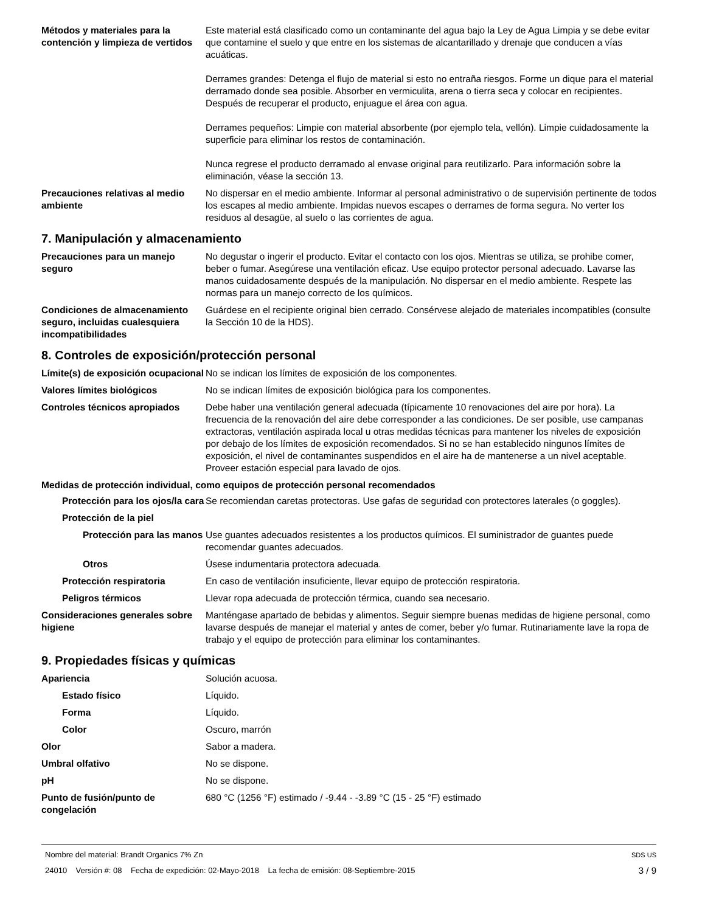Métodos y materiales para la contención y limpieza de vertidos
Este material está clasificado como un contaminante del agua bajo la Ley de Agua Limpia y se debe evitar que contamine el suelo y que entre en los sistemas de alcantarillado y drenaje que conducen a vías acuáticas.
Derrames grandes: Detenga el flujo de material si esto no entraña riesgos. Forme un dique para el material derramado donde sea posible. Absorber en vermiculita, arena o tierra seca y colocar en recipientes. Después de recuperar el producto, enjuague el área con agua.
Derrames pequeños: Limpie con material absorbente (por ejemplo tela, vellón). Limpie cuidadosamente la superficie para eliminar los restos de contaminación.
Nunca regrese el producto derramado al envase original para reutilizarlo. Para información sobre la eliminación, véase la sección 13.
Precauciones relativas al medio ambiente
No dispersar en el medio ambiente. Informar al personal administrativo o de supervisión pertinente de todos los escapes al medio ambiente. Impidas nuevos escapes o derrames de forma segura. No verter los residuos al desagüe, al suelo o las corrientes de agua.
7. Manipulación y almacenamiento
Precauciones para un manejo seguro
No degustar o ingerir el producto. Evitar el contacto con los ojos. Mientras se utiliza, se prohibe comer, beber o fumar. Asegúrese una ventilación eficaz. Use equipo protector personal adecuado. Lavarse las manos cuidadosamente después de la manipulación. No dispersar en el medio ambiente. Respete las normas para un manejo correcto de los químicos.
Condiciones de almacenamiento seguro, incluidas cualesquiera incompatibilidades
Guárdese en el recipiente original bien cerrado. Consérvese alejado de materiales incompatibles (consulte la Sección 10 de la HDS).
8. Controles de exposición/protección personal
Límite(s) de exposición ocupacional
No se indican los límites de exposición de los componentes.
Valores límites biológicos No se indican límites de exposición biológica para los componentes.
Controles técnicos apropiados Debe haber una ventilación general adecuada (típicamente 10 renovaciones del aire por hora). La frecuencia de la renovación del aire debe corresponder a las condiciones. De ser posible, use campanas extractoras, ventilación aspirada local u otras medidas técnicas para mantener los niveles de exposición por debajo de los límites de exposición recomendados. Si no se han establecido ningunos límites de exposición, el nivel de contaminantes suspendidos en el aire ha de mantenerse a un nivel aceptable. Proveer estación especial para lavado de ojos.
Medidas de protección individual, como equipos de protección personal recomendados
Protección para los ojos/la cara
Se recomiendan caretas protectoras. Use gafas de seguridad con protectores laterales (o goggles).
Protección de la piel
Protección para las manos
Use guantes adecuados resistentes a los productos químicos. El suministrador de guantes puede recomendar guantes adecuados.
Otros Úsese indumentaria protectora adecuada.
Protección respiratoria En caso de ventilación insuficiente, llevar equipo de protección respiratoria.
Peligros térmicos Llevar ropa adecuada de protección térmica, cuando sea necesario.
Consideraciones generales sobre higiene
Manténgase apartado de bebidas y alimentos. Seguir siempre buenas medidas de higiene personal, como lavarse después de manejar el material y antes de comer, beber y/o fumar. Rutinariamente lave la ropa de trabajo y el equipo de protección para eliminar los contaminantes.
9. Propiedades físicas y químicas
Apariencia Solución acuosa.
Estado físico Líquido.
Forma Líquido.
Color Oscuro, marrón
Olor Sabor a madera.
Umbral olfativo No se dispone.
pH No se dispone.
Punto de fusión/punto de congelación
680 °C (1256 °F) estimado / -9.44 - -3.89 °C (15 - 25 °F) estimado
Nombre del material: Brandt Organics 7% Zn SDS US
24010 Versión #: 08 Fecha de expedición: 02-Mayo-2018 La fecha de emisión: 08-Septiembre-2015 3 / 9